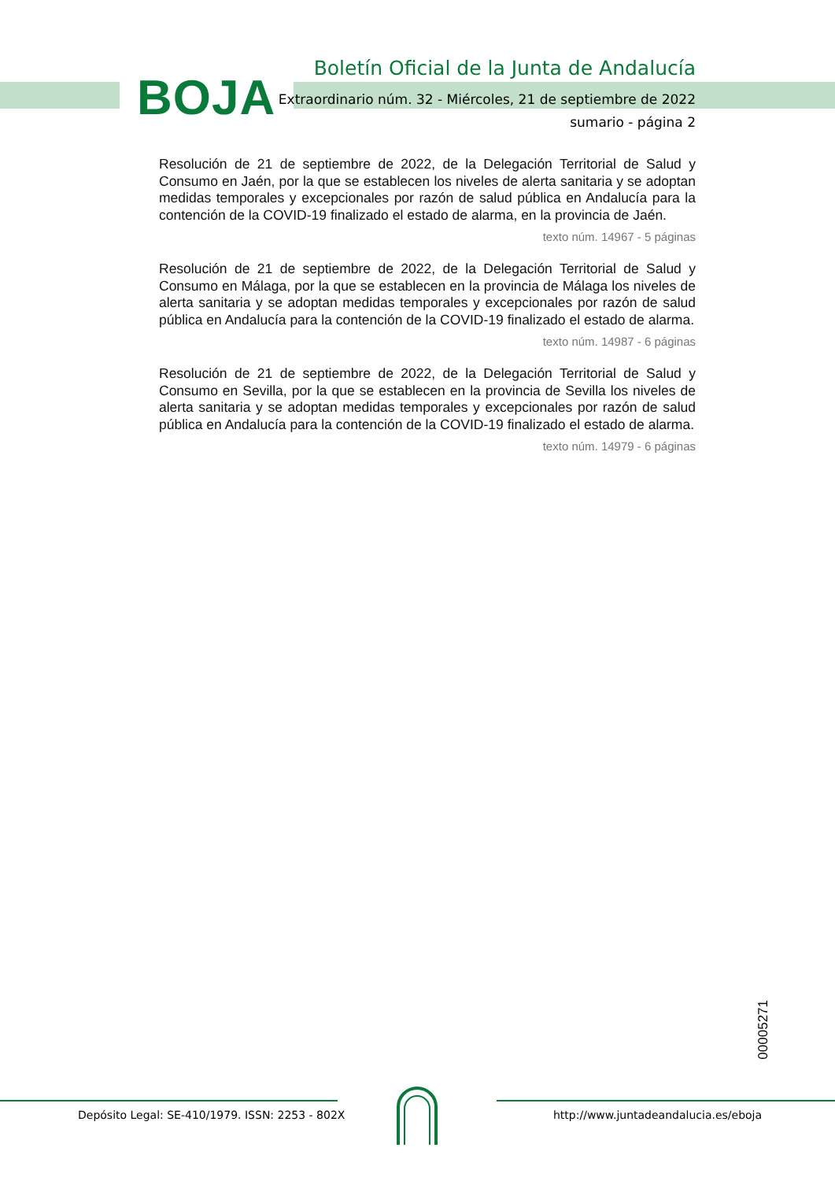BOJA
Boletín Oficial de la Junta de Andalucía
Extraordinario núm. 32 - Miércoles, 21 de septiembre de 2022
sumario - página 2
Resolución de 21 de septiembre de 2022, de la Delegación Territorial de Salud y Consumo en Jaén, por la que se establecen los niveles de alerta sanitaria y se adoptan medidas temporales y excepcionales por razón de salud pública en Andalucía para la contención de la COVID-19 finalizado el estado de alarma, en la provincia de Jaén.
texto núm. 14967 - 5 páginas
Resolución de 21 de septiembre de 2022, de la Delegación Territorial de Salud y Consumo en Málaga, por la que se establecen en la provincia de Málaga los niveles de alerta sanitaria y se adoptan medidas temporales y excepcionales por razón de salud pública en Andalucía para la contención de la COVID-19 finalizado el estado de alarma.
texto núm. 14987 - 6 páginas
Resolución de 21 de septiembre de 2022, de la Delegación Territorial de Salud y Consumo en Sevilla, por la que se establecen en la provincia de Sevilla los niveles de alerta sanitaria y se adoptan medidas temporales y excepcionales por razón de salud pública en Andalucía para la contención de la COVID-19 finalizado el estado de alarma.
texto núm. 14979 - 6 páginas
00005271
Depósito Legal: SE-410/1979. ISSN: 2253 - 802X
http://www.juntadeandalucia.es/eboja